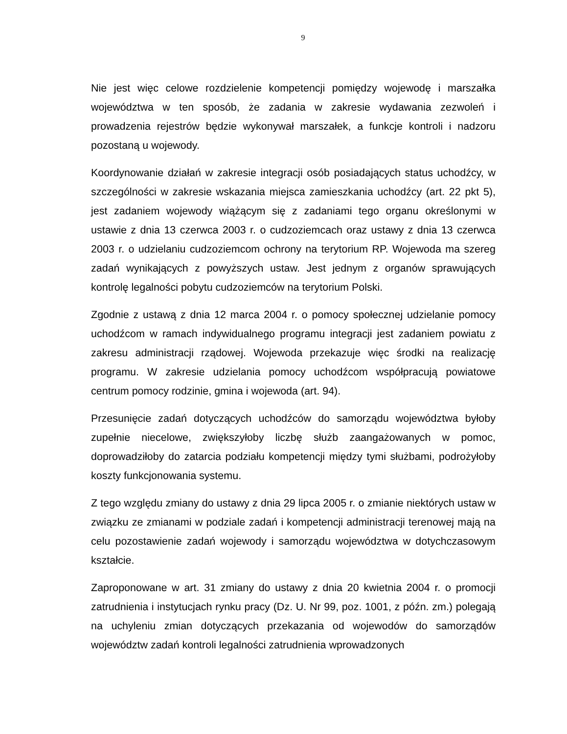9
Nie jest więc celowe rozdzielenie kompetencji pomiędzy wojewodę i marszałka województwa w ten sposób, że zadania w zakresie wydawania zezwoleń i prowadzenia rejestrów będzie wykonywał marszałek, a funkcje kontroli i nadzoru pozostaną u wojewody.
Koordynowanie działań w zakresie integracji osób posiadających status uchodźcy, w szczególności w zakresie wskazania miejsca zamieszkania uchodźcy (art. 22 pkt 5), jest zadaniem wojewody wiążącym się z zadaniami tego organu określonymi w ustawie z dnia 13 czerwca 2003 r. o cudzoziemcach oraz ustawy z dnia 13 czerwca 2003 r. o udzielaniu cudzoziemcom ochrony na terytorium RP. Wojewoda ma szereg zadań wynikających z powyższych ustaw. Jest jednym z organów sprawujących kontrolę legalności pobytu cudzoziemców na terytorium Polski.
Zgodnie z ustawą z dnia 12 marca 2004 r. o pomocy społecznej udzielanie pomocy uchodźcom w ramach indywidualnego programu integracji jest zadaniem powiatu z zakresu administracji rządowej. Wojewoda przekazuje więc środki na realizację programu. W zakresie udzielania pomocy uchodźcom współpracują powiatowe centrum pomocy rodzinie, gmina i wojewoda (art. 94).
Przesunięcie zadań dotyczących uchodźców do samorządu województwa byłoby zupełnie niecelowe, zwiększyłoby liczbę służb zaangażowanych w pomoc, doprowadziłoby do zatarcia podziału kompetencji między tymi służbami, podrożyłoby koszty funkcjonowania systemu.
Z tego względu zmiany do ustawy z dnia 29 lipca 2005 r. o zmianie niektórych ustaw w związku ze zmianami w podziale zadań i kompetencji administracji terenowej mają na celu pozostawienie zadań wojewody i samorządu województwa w dotychczasowym kształcie.
Zaproponowane w art. 31 zmiany do ustawy z dnia 20 kwietnia 2004 r. o promocji zatrudnienia i instytucjach rynku pracy (Dz. U. Nr 99, poz. 1001, z późn. zm.) polegają na uchyleniu zmian dotyczących przekazania od wojewodów do samorządów województw zadań kontroli legalności zatrudnienia wprowadzonych